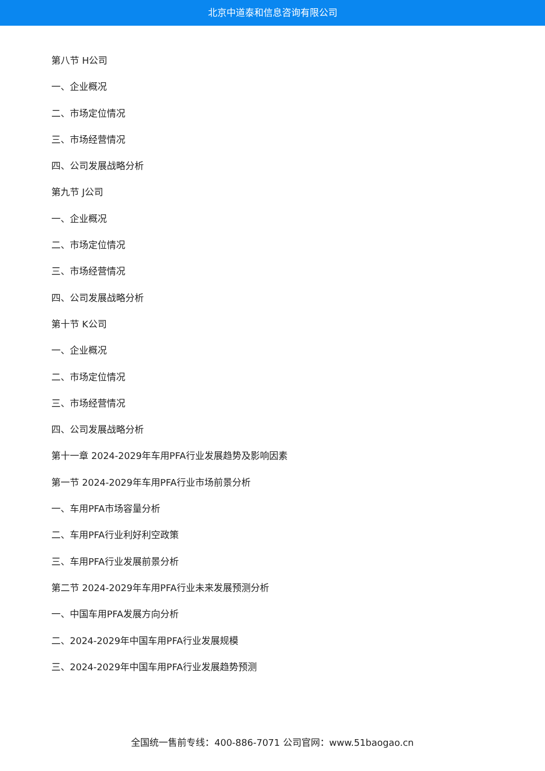北京中道泰和信息咨询有限公司
第八节 H公司
一、企业概况
二、市场定位情况
三、市场经营情况
四、公司发展战略分析
第九节 J公司
一、企业概况
二、市场定位情况
三、市场经营情况
四、公司发展战略分析
第十节 K公司
一、企业概况
二、市场定位情况
三、市场经营情况
四、公司发展战略分析
第十一章 2024-2029年车用PFA行业发展趋势及影响因素
第一节 2024-2029年车用PFA行业市场前景分析
一、车用PFA市场容量分析
二、车用PFA行业利好利空政策
三、车用PFA行业发展前景分析
第二节 2024-2029年车用PFA行业未来发展预测分析
一、中国车用PFA发展方向分析
二、2024-2029年中国车用PFA行业发展规模
三、2024-2029年中国车用PFA行业发展趋势预测
全国统一售前专线：400-886-7071 公司官网：www.51baogao.cn